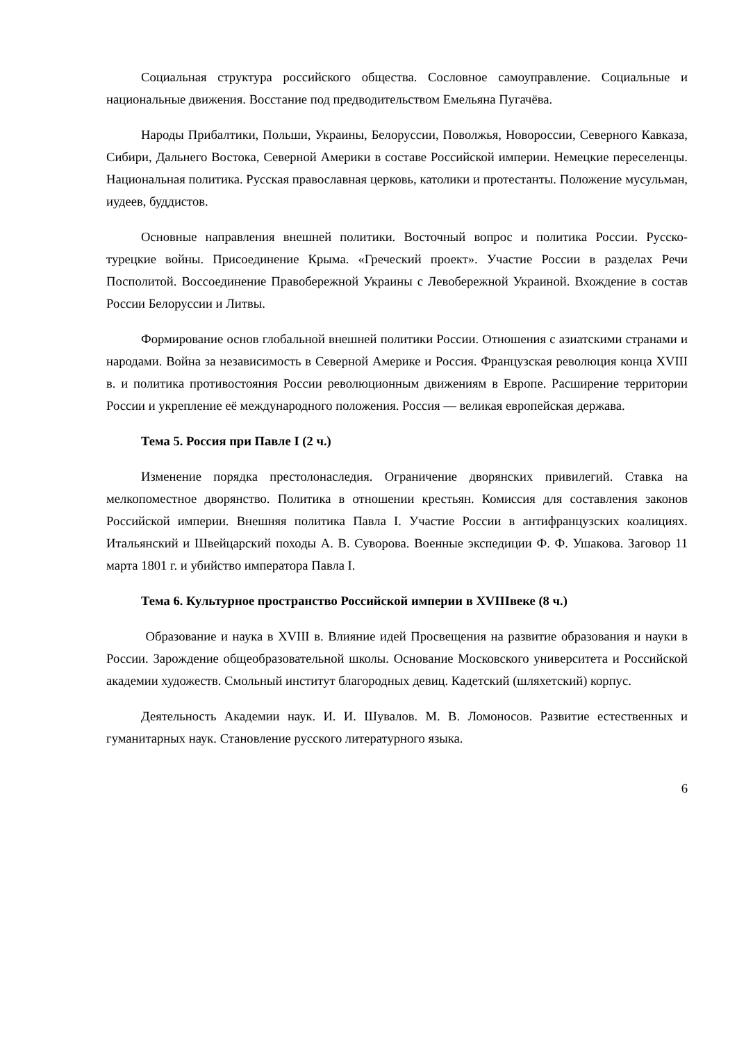Социальная структура российского общества. Сословное самоуправление. Социальные и национальные движения. Восстание под предводительством Емельяна Пугачёва.
Народы Прибалтики, Польши, Украины, Белоруссии, Поволжья, Новороссии, Северного Кавказа, Сибири, Дальнего Востока, Северной Америки в составе Российской империи. Немецкие переселенцы. Национальная политика. Русская православная церковь, католики и протестанты. Положение мусульман, иудеев, буддистов.
Основные направления внешней политики. Восточный вопрос и политика России. Русско-турецкие войны. Присоединение Крыма. «Греческий проект». Участие России в разделах Речи Посполитой. Воссоединение Правобережной Украины с Левобережной Украиной. Вхождение в состав России Белоруссии и Литвы.
Формирование основ глобальной внешней политики России. Отношения с азиатскими странами и народами. Война за независимость в Северной Америке и Россия. Французская революция конца XVIII в. и политика противостояния России революционным движениям в Европе. Расширение территории России и укрепление её международного положения. Россия — великая европейская держава.
Тема 5. Россия при Павле I (2 ч.)
Изменение порядка престолонаследия. Ограничение дворянских привилегий. Ставка на мелкопоместное дворянство. Политика в отношении крестьян. Комиссия для составления законов Российской империи. Внешняя политика Павла I. Участие России в антифранцузских коалициях. Итальянский и Швейцарский походы А. В. Суворова. Военные экспедиции Ф. Ф. Ушакова. Заговор 11 марта 1801 г. и убийство императора Павла I.
Тема 6. Культурное пространство Российской империи в XVIIIвеке (8 ч.)
Образование и наука в XVIII в. Влияние идей Просвещения на развитие образования и науки в России. Зарождение общеобразовательной школы. Основание Московского университета и Российской академии художеств. Смольный институт благородных девиц. Кадетский (шляхетский) корпус.
Деятельность Академии наук. И. И. Шувалов. М. В. Ломоносов. Развитие естественных и гуманитарных наук. Становление русского литературного языка.
6